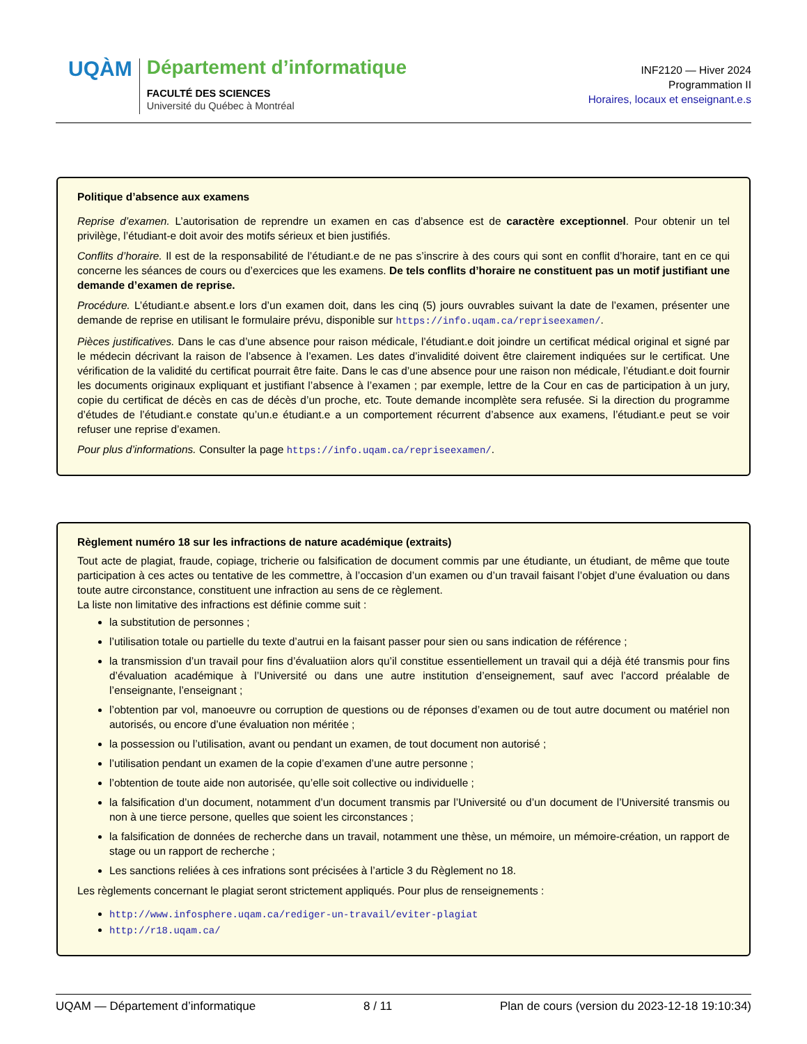UQÀM
Département d’informatique
FACULTÉ DES SCIENCES
Université du Québec à Montréal
INF2120 — Hiver 2024
Programmation II
Horaires, locaux et enseignant.e.s
Politique d’absence aux examens
Reprise d’examen. L’autorisation de reprendre un examen en cas d’absence est de caractère exceptionnel. Pour obtenir un tel privilège, l’étudiant-e doit avoir des motifs sérieux et bien justifiés.
Conflits d’horaire. Il est de la responsabilité de l’étudiant.e de ne pas s’inscrire à des cours qui sont en conflit d’horaire, tant en ce qui concerne les séances de cours ou d’exercices que les examens. De tels conflits d’horaire ne constituent pas un motif justifiant une demande d’examen de reprise.
Procédure. L’étudiant.e absent.e lors d’un examen doit, dans les cinq (5) jours ouvrables suivant la date de l’examen, présenter une demande de reprise en utilisant le formulaire prévu, disponible sur https://info.uqam.ca/repriseexamen/.
Pièces justificatives. Dans le cas d’une absence pour raison médicale, l’étudiant.e doit joindre un certificat médical original et signé par le médecin décrivant la raison de l’absence à l’examen. Les dates d’invalidité doivent être clairement indiquées sur le certificat. Une vérification de la validité du certificat pourrait être faite. Dans le cas d’une absence pour une raison non médicale, l’étudiant.e doit fournir les documents originaux expliquant et justifiant l’absence à l’examen ; par exemple, lettre de la Cour en cas de participation à un jury, copie du certificat de décès en cas de décès d’un proche, etc. Toute demande incomplète sera refusée. Si la direction du programme d’études de l’étudiant.e constate qu’un.e étudiant.e a un comportement récurrent d’absence aux examens, l’étudiant.e peut se voir refuser une reprise d’examen.
Pour plus d’informations. Consulter la page https://info.uqam.ca/repriseexamen/.
Règlement numéro 18 sur les infractions de nature académique (extraits)
Tout acte de plagiat, fraude, copiage, tricherie ou falsification de document commis par une étudiante, un étudiant, de même que toute participation à ces actes ou tentative de les commettre, à l’occasion d’un examen ou d’un travail faisant l’objet d’une évaluation ou dans toute autre circonstance, constituent une infraction au sens de ce règlement.
La liste non limitative des infractions est définie comme suit :
la substitution de personnes ;
l’utilisation totale ou partielle du texte d’autrui en la faisant passer pour sien ou sans indication de référence ;
la transmission d’un travail pour fins d’évaluatiion alors qu’il constitue essentiellement un travail qui a déjà été transmis pour fins d’évaluation académique à l’Université ou dans une autre institution d’enseignement, sauf avec l’accord préalable de l’enseignante, l’enseignant ;
l’obtention par vol, manoeuvre ou corruption de questions ou de réponses d’examen ou de tout autre document ou matériel non autorisés, ou encore d’une évaluation non méritée ;
la possession ou l’utilisation, avant ou pendant un examen, de tout document non autorisé ;
l’utilisation pendant un examen de la copie d’examen d’une autre personne ;
l’obtention de toute aide non autorisée, qu’elle soit collective ou individuelle ;
la falsification d’un document, notamment d’un document transmis par l’Université ou d’un document de l’Université transmis ou non à une tierce persone, quelles que soient les circonstances ;
la falsification de données de recherche dans un travail, notamment une thèse, un mémoire, un mémoire-création, un rapport de stage ou un rapport de recherche ;
Les sanctions reliées à ces infrations sont précisées à l’article 3 du Règlement no 18.
Les règlements concernant le plagiat seront strictement appliqués. Pour plus de renseignements :
http://www.infosphere.uqam.ca/rediger-un-travail/eviter-plagiat
http://r18.uqam.ca/
UQAM — Département d’informatique 8 / 11 Plan de cours (version du 2023-12-18 19:10:34)